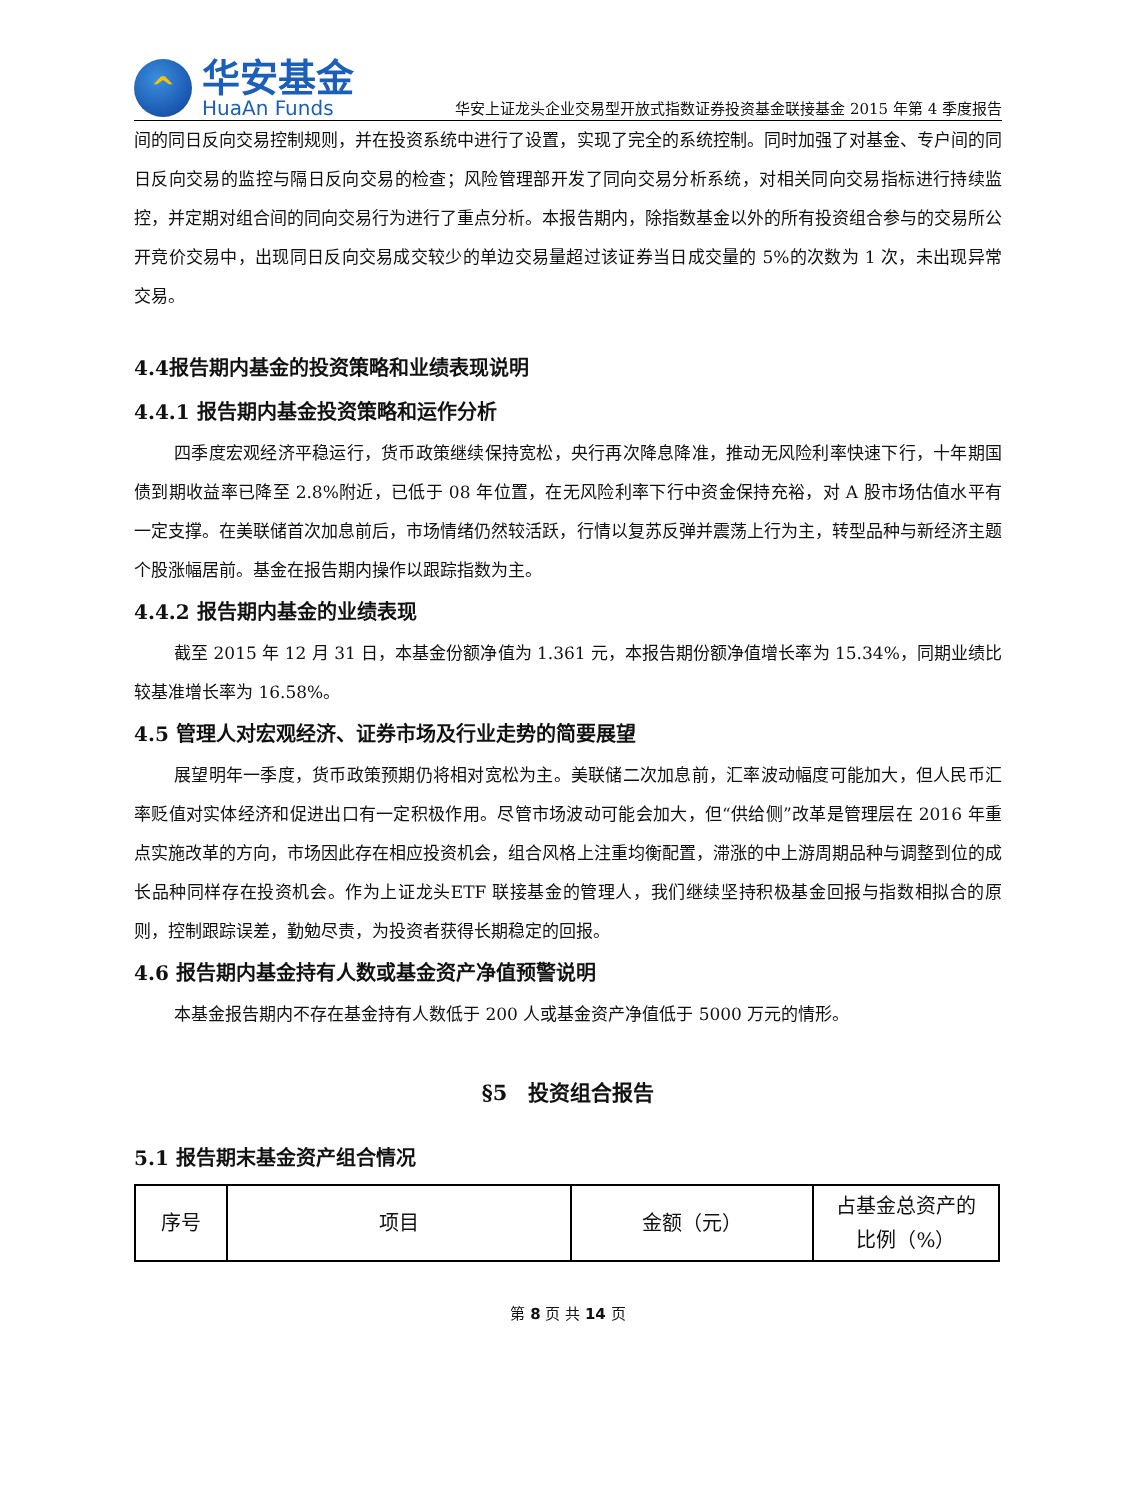^
华安基金
HuaAn Funds
华安上证龙头企业交易型开放式指数证券投资基金联接基金 2015 年第 4 季度报告
间的同日反向交易控制规则，并在投资系统中进行了设置，实现了完全的系统控制。同时加强了对基金、专户间的同日反向交易的监控与隔日反向交易的检查；风险管理部开发了同向交易分析系统，对相关同向交易指标进行持续监控，并定期对组合间的同向交易行为进行了重点分析。本报告期内，除指数基金以外的所有投资组合参与的交易所公开竞价交易中，出现同日反向交易成交较少的单边交易量超过该证券当日成交量的 5%的次数为 1 次，未出现异常交易。
4.4报告期内基金的投资策略和业绩表现说明
4.4.1 报告期内基金投资策略和运作分析
四季度宏观经济平稳运行，货币政策继续保持宽松，央行再次降息降准，推动无风险利率快速下行，十年期国债到期收益率已降至 2.8%附近，已低于 08 年位置，在无风险利率下行中资金保持充裕，对 A 股市场估值水平有一定支撑。在美联储首次加息前后，市场情绪仍然较活跃，行情以复苏反弹并震荡上行为主，转型品种与新经济主题个股涨幅居前。基金在报告期内操作以跟踪指数为主。
4.4.2 报告期内基金的业绩表现
截至 2015 年 12 月 31 日，本基金份额净值为 1.361 元，本报告期份额净值增长率为 15.34%，同期业绩比较基准增长率为 16.58%。
4.5 管理人对宏观经济、证券市场及行业走势的简要展望
展望明年一季度，货币政策预期仍将相对宽松为主。美联储二次加息前，汇率波动幅度可能加大，但人民币汇率贬值对实体经济和促进出口有一定积极作用。尽管市场波动可能会加大，但“供给侧”改革是管理层在 2016 年重点实施改革的方向，市场因此存在相应投资机会，组合风格上注重均衡配置，滞涨的中上游周期品种与调整到位的成长品种同样存在投资机会。作为上证龙头ETF 联接基金的管理人，我们继续坚持积极基金回报与指数相拟合的原则，控制跟踪误差，勤勉尽责，为投资者获得长期稳定的回报。
4.6 报告期内基金持有人数或基金资产净值预警说明
本基金报告期内不存在基金持有人数低于 200 人或基金资产净值低于 5000 万元的情形。
§5　投资组合报告
5.1 报告期末基金资产组合情况
| 序号 | 项目 | 金额（元） | 占基金总资产的 比例（%） |
第 8 页 共 14 页